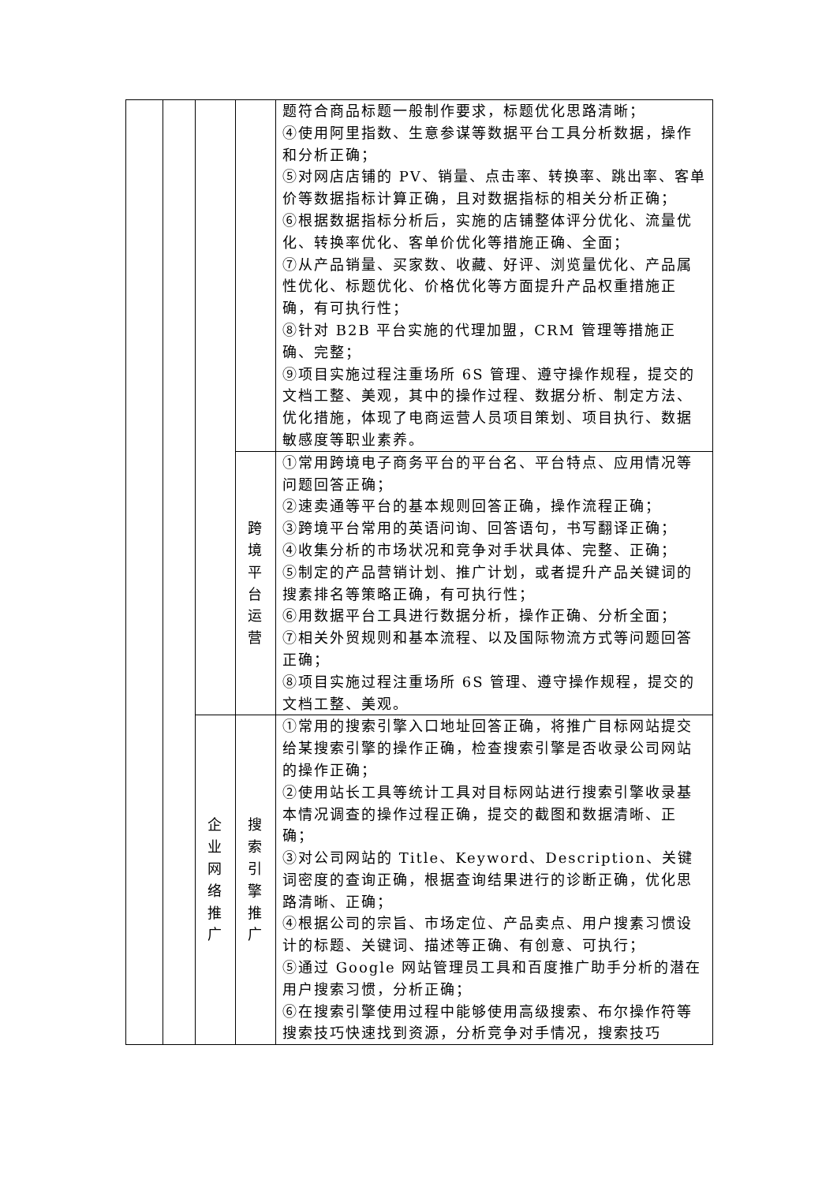| | | | | 题符合商品标题一般制作要求，标题优化思路清晰； ④使用阿里指数、生意参谋等数据平台工具分析数据，操作和分析正确； ⑤对网店店铺的 PV、销量、点击率、转换率、跳出率、客单价等数据指标计算正确，且对数据指标的相关分析正确； ⑥根据数据指标分析后，实施的店铺整体评分优化、流量优化、转换率优化、客单价优化等措施正确、全面； ⑦从产品销量、买家数、收藏、好评、浏览量优化、产品属性优化、标题优化、价格优化等方面提升产品权重措施正确，有可执行性； ⑧针对 B2B 平台实施的代理加盟，CRM 管理等措施正确、完整； ⑨项目实施过程注重场所 6S 管理、遵守操作规程，提交的文档工整、美观，其中的操作过程、数据分析、制定方法、优化措施，体现了电商运营人员项目策划、项目执行、数据敏感度等职业素养。 |
| | | | 跨 境 平 台 运 营 | ①常用跨境电子商务平台的平台名、平台特点、应用情况等问题回答正确； ②速卖通等平台的基本规则回答正确，操作流程正确； ③跨境平台常用的英语问询、回答语句，书写翻译正确； ④收集分析的市场状况和竞争对手状具体、完整、正确； ⑤制定的产品营销计划、推广计划，或者提升产品关键词的搜素排名等策略正确，有可执行性； ⑥用数据平台工具进行数据分析，操作正确、分析全面； ⑦相关外贸规则和基本流程、以及国际物流方式等问题回答正确； ⑧项目实施过程注重场所 6S 管理、遵守操作规程，提交的文档工整、美观。 |
| | | 企 业 网 络 推 广 | 搜 索 引 擎 推 广 | ①常用的搜索引擎入口地址回答正确，将推广目标网站提交给某搜索引擎的操作正确，检查搜索引擎是否收录公司网站的操作正确； ②使用站长工具等统计工具对目标网站进行搜索引擎收录基本情况调查的操作过程正确，提交的截图和数据清晰、正确； ③对公司网站的 Title、Keyword、Description、关键词密度的查询正确，根据查询结果进行的诊断正确，优化思路清晰、正确； ④根据公司的宗旨、市场定位、产品卖点、用户搜素习惯设计的标题、关键词、描述等正确、有创意、可执行； ⑤通过 Google 网站管理员工具和百度推广助手分析的潜在用户搜索习惯，分析正确； ⑥在搜索引擎使用过程中能够使用高级搜索、布尔操作符等搜索技巧快速找到资源，分析竞争对手情况，搜索技巧 |